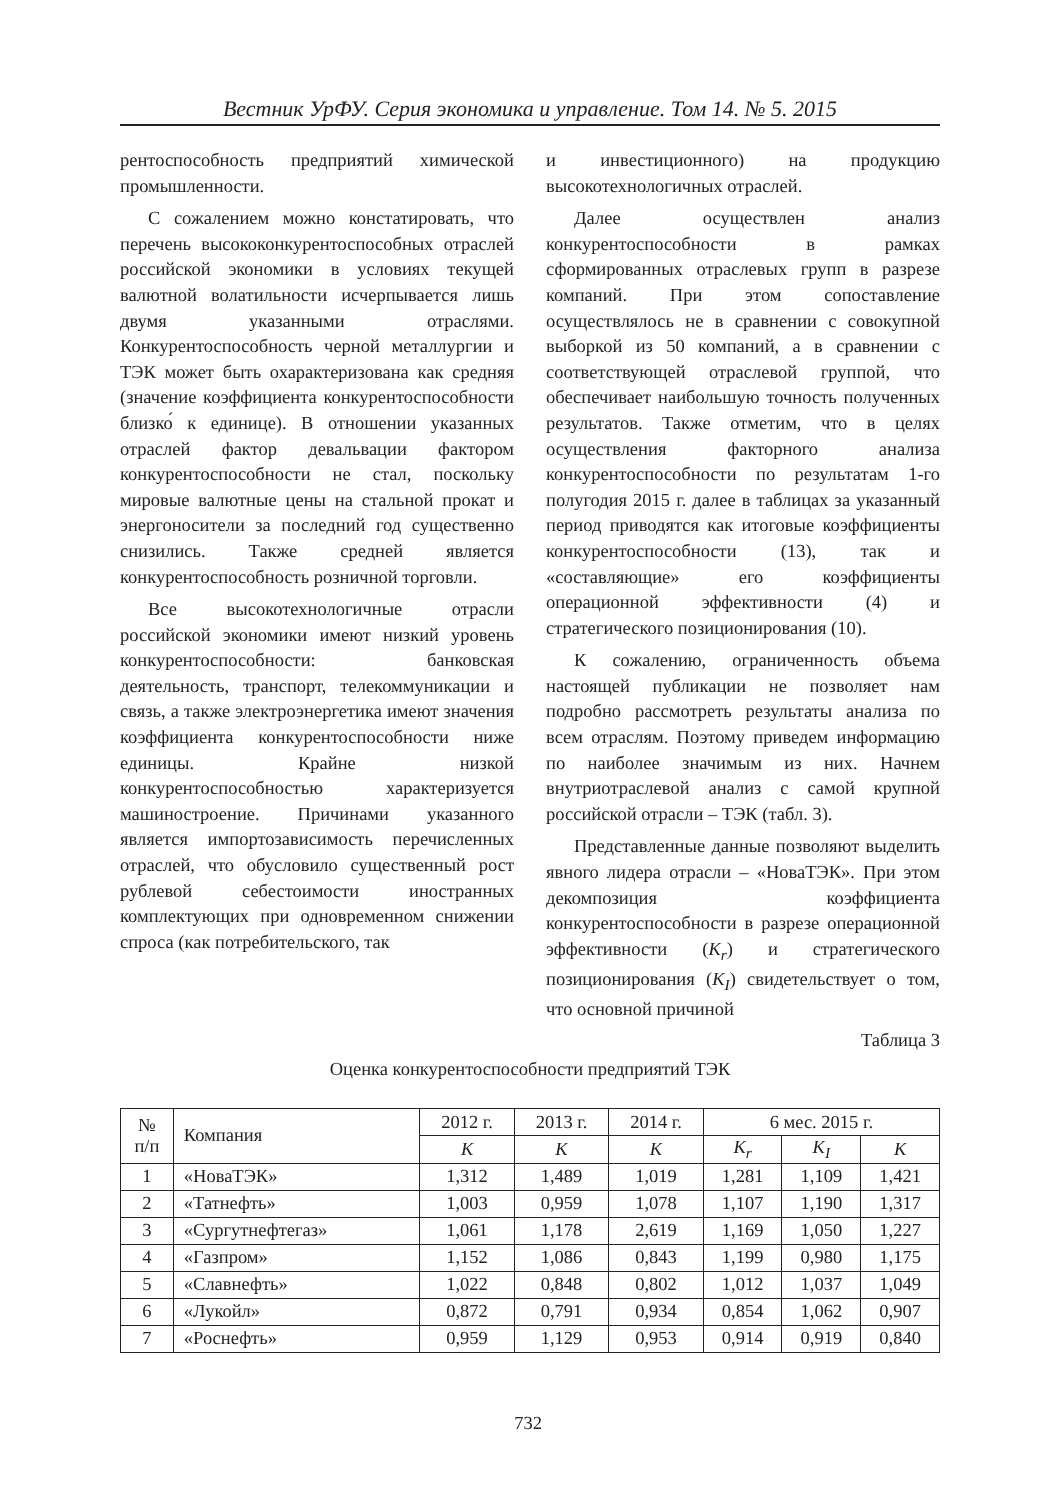Вестник УрФУ. Серия экономика и управление. Том 14. № 5. 2015
рентоспособность предприятий химической промышленности.
С сожалением можно констатировать, что перечень высококонкурентоспособных отраслей российской экономики в условиях текущей валютной волатильности исчерпывается лишь двумя указанными отраслями. Конкурентоспособность черной металлургии и ТЭК может быть охарактеризована как средняя (значение коэффициента конкурентоспособности близко́ к единице). В отношении указанных отраслей фактор девальвации фактором конкурентоспособности не стал, поскольку мировые валютные цены на стальной прокат и энергоносители за последний год существенно снизились. Также средней является конкурентоспособность розничной торговли.
Все высокотехнологичные отрасли российской экономики имеют низкий уровень конкурентоспособности: банковская деятельность, транспорт, телекоммуникации и связь, а также электроэнергетика имеют значения коэффициента конкурентоспособности ниже единицы. Крайне низкой конкурентоспособностью характеризуется машиностроение. Причинами указанного является импортозависимость перечисленных отраслей, что обусловило существенный рост рублевой себестоимости иностранных комплектующих при одновременном снижении спроса (как потребительского, так
и инвестиционного) на продукцию высокотехнологичных отраслей.
Далее осуществлен анализ конкурентоспособности в рамках сформированных отраслевых групп в разрезе компаний. При этом сопоставление осуществлялось не в сравнении с совокупной выборкой из 50 компаний, а в сравнении с соответствующей отраслевой группой, что обеспечивает наибольшую точность полученных результатов. Также отметим, что в целях осуществления факторного анализа конкурентоспособности по результатам 1-го полугодия 2015 г. далее в таблицах за указанный период приводятся как итоговые коэффициенты конкурентоспособности (13), так и «составляющие» его коэффициенты операционной эффективности (4) и стратегического позиционирования (10).
К сожалению, ограниченность объема настоящей публикации не позволяет нам подробно рассмотреть результаты анализа по всем отраслям. Поэтому приведем информацию по наиболее значимым из них. Начнем внутриотраслевой анализ с самой крупной российской отрасли – ТЭК (табл. 3).
Представленные данные позволяют выделить явного лидера отрасли – «НоваТЭК». При этом декомпозиция коэффициента конкурентоспособности в разрезе операционной эффективности (K<sub>r</sub>) и стратегического позиционирования (K<sub>I</sub>) свидетельствует о том, что основной причиной
Таблица 3
Оценка конкурентоспособности предприятий ТЭК
| № п/п | Компания | 2012 г. | 2013 г. | 2014 г. | 6 мес. 2015 г. | | |
| --- | --- | --- | --- | --- | --- | --- | --- |
| | | K | K | K | K<sub>r</sub> | K<sub>I</sub> | K |
| 1 | «НоваТЭК» | 1,312 | 1,489 | 1,019 | 1,281 | 1,109 | 1,421 |
| 2 | «Татнефть» | 1,003 | 0,959 | 1,078 | 1,107 | 1,190 | 1,317 |
| 3 | «Сургутнефтегаз» | 1,061 | 1,178 | 2,619 | 1,169 | 1,050 | 1,227 |
| 4 | «Газпром» | 1,152 | 1,086 | 0,843 | 1,199 | 0,980 | 1,175 |
| 5 | «Славнефть» | 1,022 | 0,848 | 0,802 | 1,012 | 1,037 | 1,049 |
| 6 | «Лукойл» | 0,872 | 0,791 | 0,934 | 0,854 | 1,062 | 0,907 |
| 7 | «Роснефть» | 0,959 | 1,129 | 0,953 | 0,914 | 0,919 | 0,840 |
732